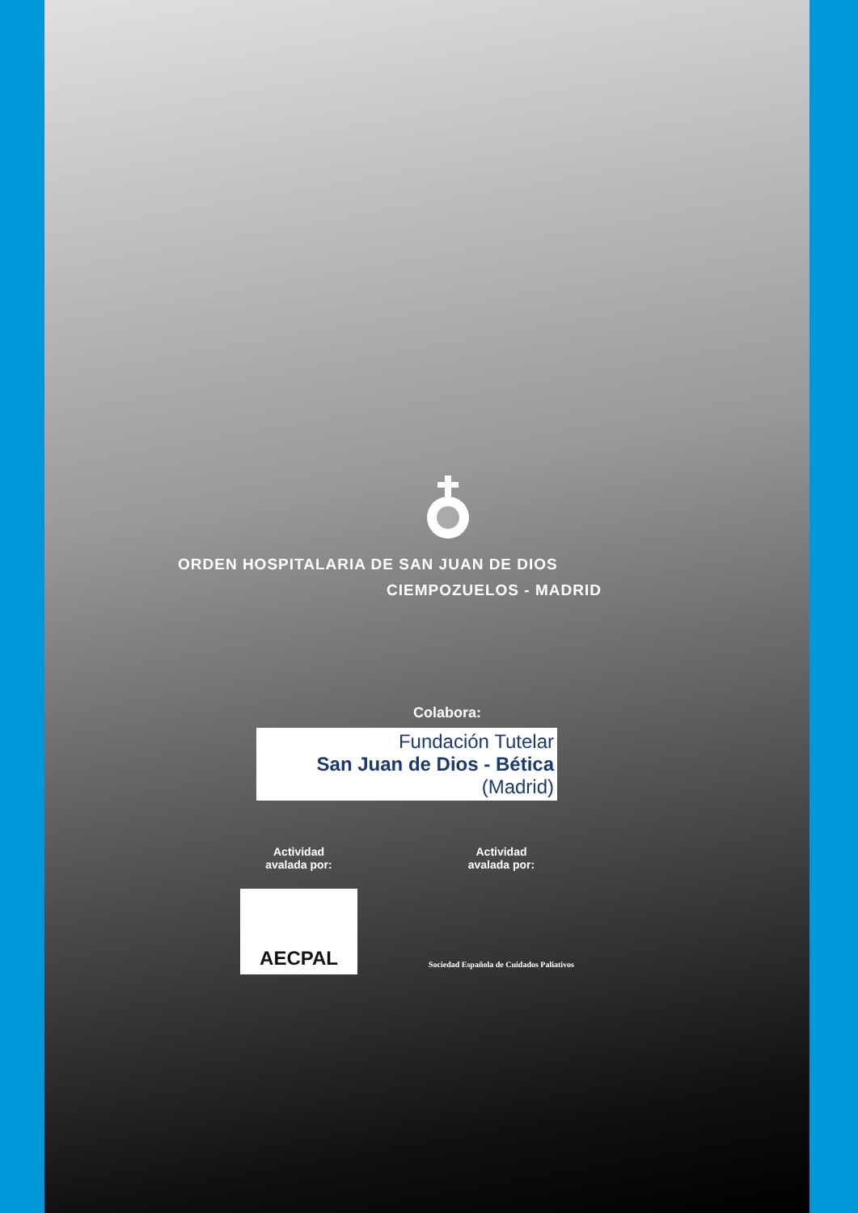ORDEN HOSPITALARIA DE SAN JUAN DE DIOS
CIEMPOZUELOS - MADRID
Colabora:
Fundación Tutelar
San Juan de Dios - Bética
(Madrid)
Actividad
avalada por:
AECPAL
Actividad
avalada por:
Sociedad Española de Cuidados Paliativos